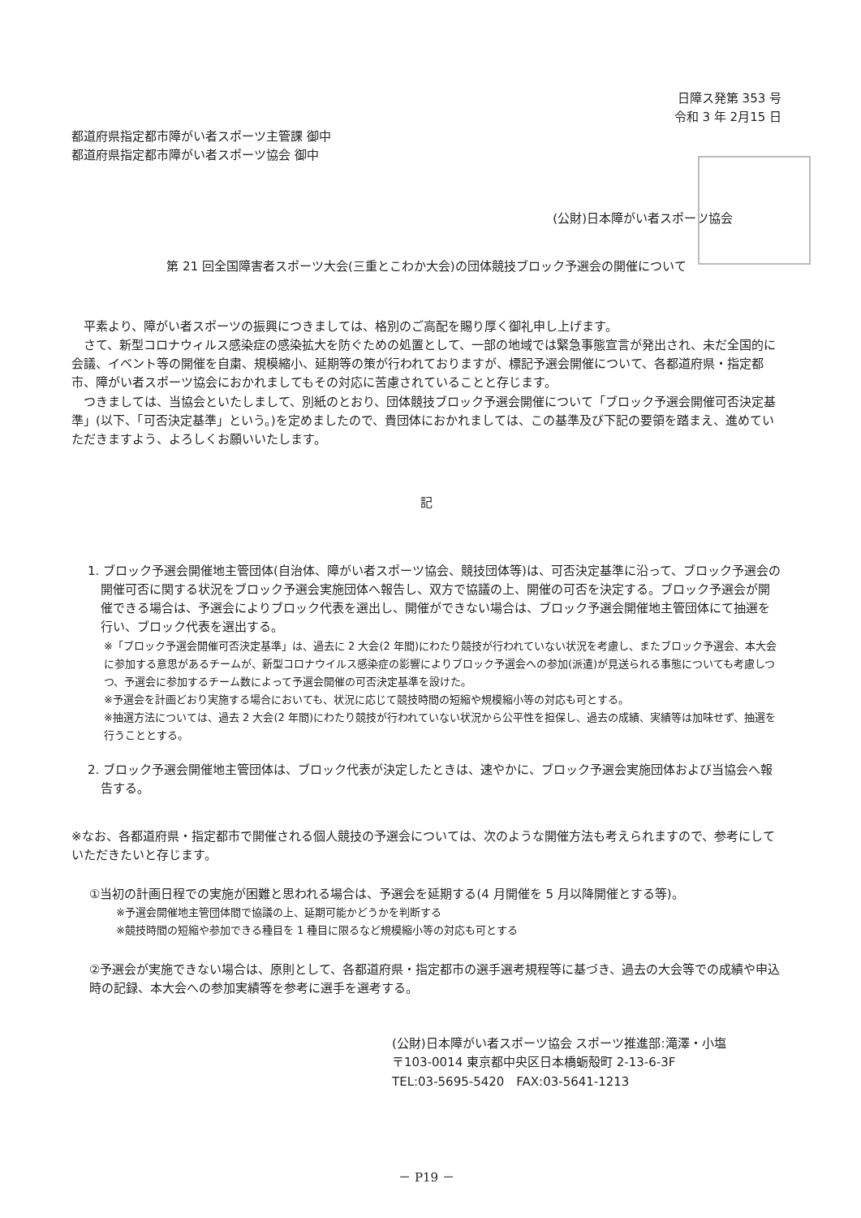日障ス発第 353 号
令和 3 年 2月15 日
都道府県指定都市障がい者スポーツ主管課 御中
都道府県指定都市障がい者スポーツ協会 御中
(公財)日本障がい者スポーツ協会
第 21 回全国障害者スポーツ大会(三重とこわか大会)の団体競技ブロック予選会の開催について
　平素より、障がい者スポーツの振興につきましては、格別のご高配を賜り厚く御礼申し上げます。
　さて、新型コロナウィルス感染症の感染拡大を防ぐための処置として、一部の地域では緊急事態宣言が発出され、未だ全国的に会議、イベント等の開催を自粛、規模縮小、延期等の策が行われておりますが、標記予選会開催について、各都道府県・指定都市、障がい者スポーツ協会におかれましてもその対応に苦慮されていることと存じます。
　つきましては、当協会といたしまして、別紙のとおり、団体競技ブロック予選会開催について「ブロック予選会開催可否決定基準」(以下、「可否決定基準」という。)を定めましたので、貴団体におかれましては、この基準及び下記の要領を踏まえ、進めていただきますよう、よろしくお願いいたします。
記
1. ブロック予選会開催地主管団体(自治体、障がい者スポーツ協会、競技団体等)は、可否決定基準に沿って、ブロック予選会の開催可否に関する状況をブロック予選会実施団体へ報告し、双方で協議の上、開催の可否を決定する。ブロック予選会が開催できる場合は、予選会によりブロック代表を選出し、開催ができない場合は、ブロック予選会開催地主管団体にて抽選を行い、ブロック代表を選出する。
※「ブロック予選会開催可否決定基準」は、過去に 2 大会(2 年間)にわたり競技が行われていない状況を考慮し、またブロック予選会、本大会に参加する意思があるチームが、新型コロナウイルス感染症の影響によりブロック予選会への参加(派遣)が見送られる事態についても考慮しつつ、予選会に参加するチーム数によって予選会開催の可否決定基準を設けた。
※予選会を計画どおり実施する場合においても、状況に応じて競技時間の短縮や規模縮小等の対応も可とする。
※抽選方法については、過去 2 大会(2 年間)にわたり競技が行われていない状況から公平性を担保し、過去の成績、実績等は加味せず、抽選を行うこととする。
2. ブロック予選会開催地主管団体は、ブロック代表が決定したときは、速やかに、ブロック予選会実施団体および当協会へ報告する。
※なお、各都道府県・指定都市で開催される個人競技の予選会については、次のような開催方法も考えられますので、参考にしていただきたいと存じます。
①当初の計画日程での実施が困難と思われる場合は、予選会を延期する(4 月開催を 5 月以降開催とする等)。
※予選会開催地主管団体間で協議の上、延期可能かどうかを判断する
※競技時間の短縮や参加できる種目を 1 種目に限るなど規模縮小等の対応も可とする
②予選会が実施できない場合は、原則として、各都道府県・指定都市の選手選考規程等に基づき、過去の大会等での成績や申込時の記録、本大会への参加実績等を参考に選手を選考する。
(公財)日本障がい者スポーツ協会 スポーツ推進部:滝澤・小塩
〒103-0014 東京都中央区日本橋蛎殻町 2-13-6-3F
TEL:03-5695-5420　FAX:03-5641-1213
－ P19 －